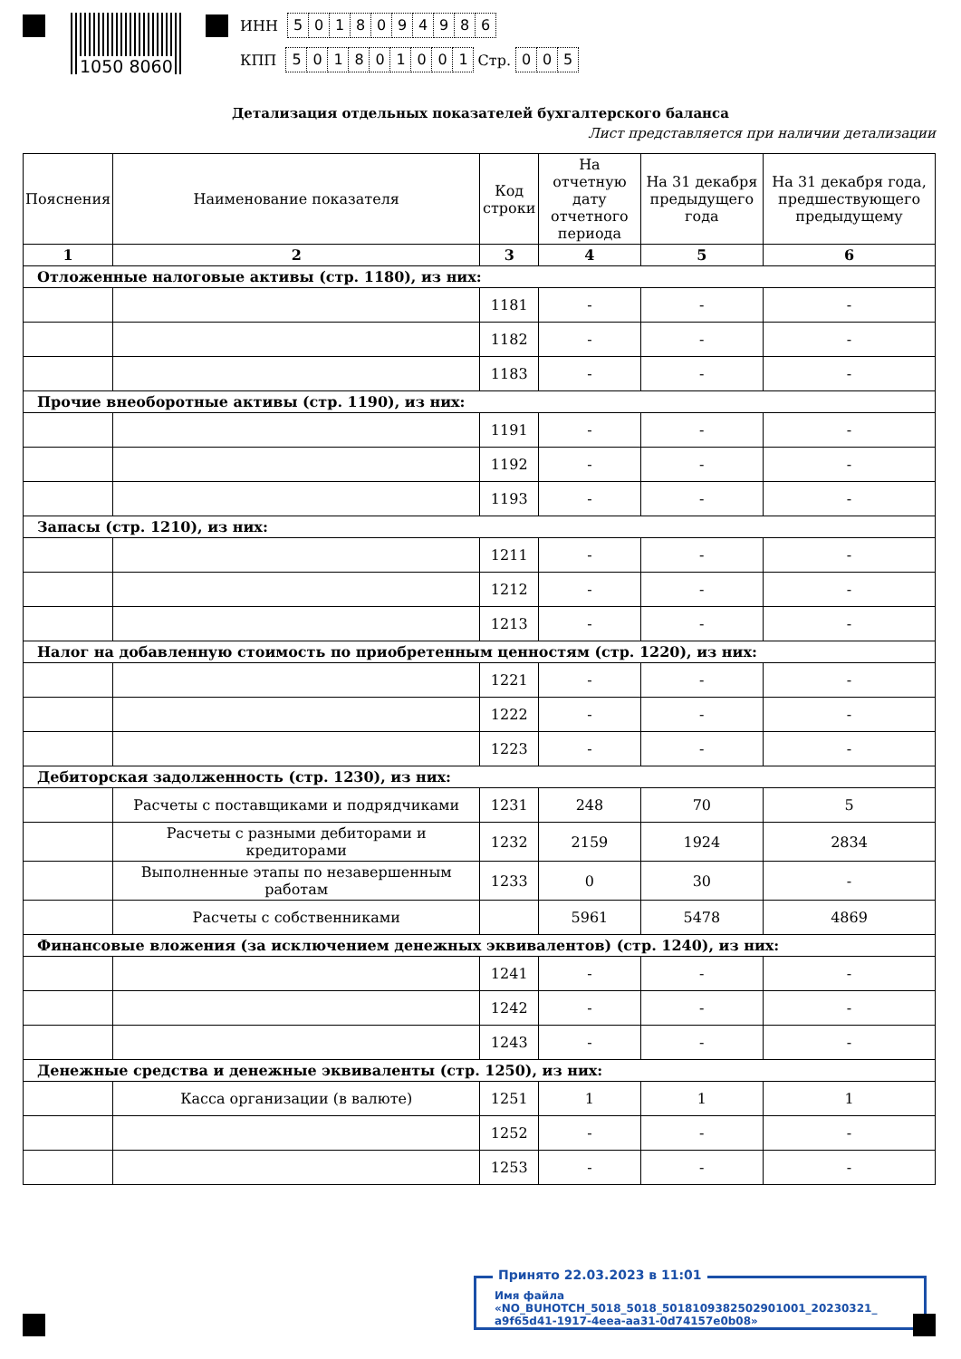1050 8060
ИНН 5018094986
КПП 501801001 Стр. 005
Детализация отдельных показателей бухгалтерского баланса
Лист представляется при наличии детализации
| Пояснения | Наименование показателя | Код строки | На отчетную дату отчетного периода | На 31 декабря предыдущего года | На 31 декабря года, предшествующего предыдущему |
| --- | --- | --- | --- | --- | --- |
| 1 | 2 | 3 | 4 | 5 | 6 |
| Отложенные налоговые активы (стр. 1180), из них: | | | | | |
| | | 1181 | - | - | - |
| | | 1182 | - | - | - |
| | | 1183 | - | - | - |
| Прочие внеоборотные активы (стр. 1190), из них: | | | | | |
| | | 1191 | - | - | - |
| | | 1192 | - | - | - |
| | | 1193 | - | - | - |
| Запасы (стр. 1210), из них: | | | | | |
| | | 1211 | - | - | - |
| | | 1212 | - | - | - |
| | | 1213 | - | - | - |
| Налог на добавленную стоимость по приобретенным ценностям (стр. 1220), из них: | | | | | |
| | | 1221 | - | - | - |
| | | 1222 | - | - | - |
| | | 1223 | - | - | - |
| Дебиторская задолженность (стр. 1230), из них: | | | | | |
| | Расчеты с поставщиками и подрядчиками | 1231 | 248 | 70 | 5 |
| | Расчеты с разными дебиторами и кредиторами | 1232 | 2159 | 1924 | 2834 |
| | Выполненные этапы по незавершенным работам | 1233 | 0 | 30 | - |
| | Расчеты с собственниками | | 5961 | 5478 | 4869 |
| Финансовые вложения (за исключением денежных эквивалентов) (стр. 1240), из них: | | | | | |
| | | 1241 | - | - | - |
| | | 1242 | - | - | - |
| | | 1243 | - | - | - |
| Денежные средства и денежные эквиваленты (стр. 1250), из них: | | | | | |
| | Касса организации (в валюте) | 1251 | 1 | 1 | 1 |
| | | 1252 | - | - | - |
| | | 1253 | - | - | - |
Принято 22.03.2023 в 11:01
Имя файла «NO_BUHOTCH_5018_5018_5018109382502901001_20230321_
a9f65d41-1917-4eea-aa31-0d74157e0b08»